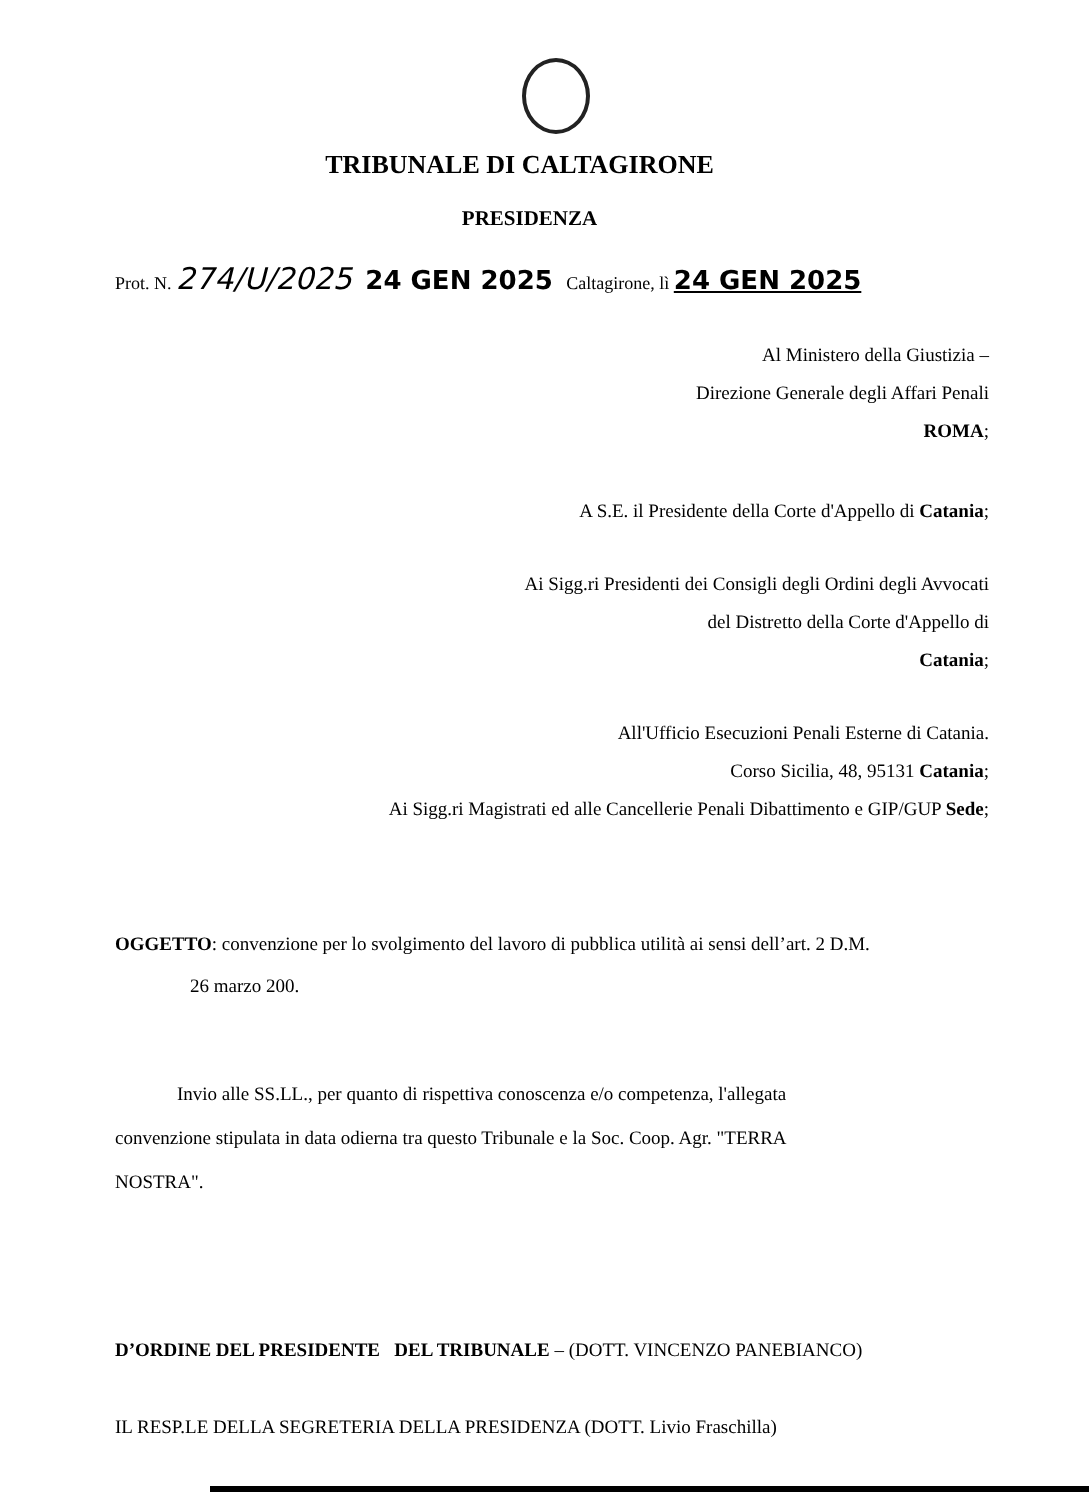TRIBUNALE DI CALTAGIRONE
PRESIDENZA
Prot. N. 274/U/2025 24 GEN 2025 Caltagirone, lì 24 GEN 2025
Al Ministero della Giustizia –
Direzione Generale degli Affari Penali
ROMA;
A S.E. il Presidente della Corte d'Appello di Catania;
Ai Sigg.ri Presidenti dei Consigli degli Ordini degli Avvocati
del Distretto della Corte d'Appello di
Catania;
All'Ufficio Esecuzioni Penali Esterne di Catania.
Corso Sicilia, 48, 95131 Catania;
Ai Sigg.ri Magistrati ed alle Cancellerie Penali Dibattimento e GIP/GUP Sede;
OGGETTO: convenzione per lo svolgimento del lavoro di pubblica utilità ai sensi dell’art. 2 D.M.
26 marzo 200.
Invio alle SS.LL., per quanto di rispettiva conoscenza e/o competenza, l'allegata
convenzione stipulata in data odierna tra questo Tribunale e la Soc. Coop. Agr. "TERRA
NOSTRA".
D’ORDINE DEL PRESIDENTE DEL TRIBUNALE – (DOTT. VINCENZO PANEBIANCO)
IL RESP.LE DELLA SEGRETERIA DELLA PRESIDENZA (DOTT. Livio Fraschilla)